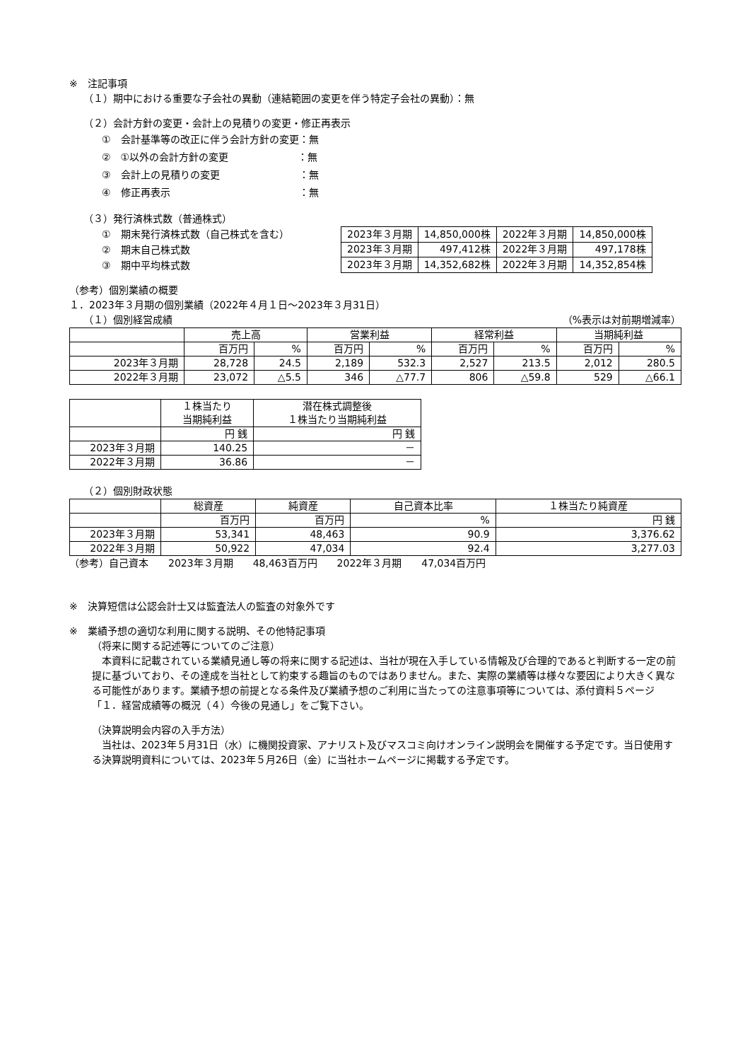※　注記事項
（１）期中における重要な子会社の異動（連結範囲の変更を伴う特定子会社の異動）：無
（２）会計方針の変更・会計上の見積りの変更・修正再表示
①　会計基準等の改正に伴う会計方針の変更：無
②　①以外の会計方針の変更　　　　　　　：無
③　会計上の見積りの変更　　　　　　　　：無
④　修正再表示　　　　　　　　　　　　　：無
（３）発行済株式数（普通株式）
①　期末発行済株式数（自己株式を含む）
②　期末自己株式数
③　期中平均株式数
| 2023年３月期 | 14,850,000株 | 2022年３月期 | 14,850,000株 |
| 2023年３月期 | 497,412株 | 2022年３月期 | 497,178株 |
| 2023年３月期 | 14,352,682株 | 2022年３月期 | 14,352,854株 |
（参考）個別業績の概要
１．2023年３月期の個別業績（2022年４月１日～2023年３月31日）
（１）個別経営成績 （%表示は対前期増減率）
| | 売上高 | | 営業利益 | | 経常利益 | | 当期純利益 | |
| --- | --- | --- | --- | --- | --- | --- | --- | --- |
| | 百万円 | % | 百万円 | % | 百万円 | % | 百万円 | % |
| 2023年３月期 | 28,728 | 24.5 | 2,189 | 532.3 | 2,527 | 213.5 | 2,012 | 280.5 |
| 2022年３月期 | 23,072 | △5.5 | 346 | △77.7 | 806 | △59.8 | 529 | △66.1 |
| | １株当たり 当期純利益 | 潜在株式調整後 １株当たり当期純利益 |
| --- | --- | --- |
| | 円 銭 | 円 銭 |
| 2023年３月期 | 140.25 | － |
| 2022年３月期 | 36.86 | － |
（２）個別財政状態
| | 総資産 | 純資産 | 自己資本比率 | １株当たり純資産 |
| --- | --- | --- | --- | --- |
| | 百万円 | 百万円 | % | 円 銭 |
| 2023年３月期 | 53,341 | 48,463 | 90.9 | 3,376.62 |
| 2022年３月期 | 50,922 | 47,034 | 92.4 | 3,277.03 |
（参考）自己資本　　2023年３月期　　48,463百万円　　2022年３月期　　47,034百万円
※　決算短信は公認会計士又は監査法人の監査の対象外です
※　業績予想の適切な利用に関する説明、その他特記事項
（将来に関する記述等についてのご注意）
　本資料に記載されている業績見通し等の将来に関する記述は、当社が現在入手している情報及び合理的であると判断する一定の前提に基づいており、その達成を当社として約束する趣旨のものではありません。また、実際の業績等は様々な要因により大きく異なる可能性があります。業績予想の前提となる条件及び業績予想のご利用に当たっての注意事項等については、添付資料５ページ「１．経営成績等の概況（４）今後の見通し」をご覧下さい。
（決算説明会内容の入手方法）
　当社は、2023年５月31日（水）に機関投資家、アナリスト及びマスコミ向けオンライン説明会を開催する予定です。当日使用する決算説明資料については、2023年５月26日（金）に当社ホームページに掲載する予定です。